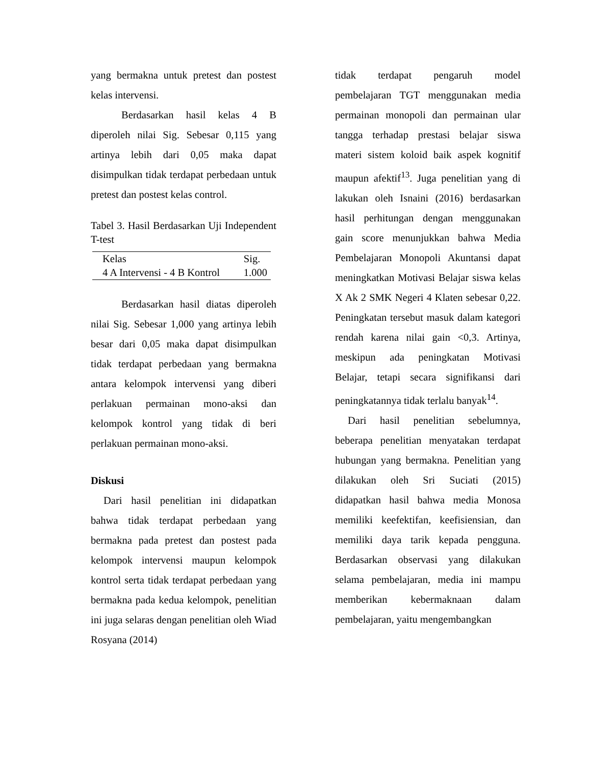yang bermakna untuk pretest dan postest kelas intervensi.
Berdasarkan hasil kelas 4 B diperoleh nilai Sig. Sebesar 0,115 yang artinya lebih dari 0,05 maka dapat disimpulkan tidak terdapat perbedaan untuk pretest dan postest kelas control.
Tabel 3. Hasil Berdasarkan Uji Independent T-test
| Kelas | Sig. |
| 4 A Intervensi - 4 B Kontrol | 1.000 |
Berdasarkan hasil diatas diperoleh nilai Sig. Sebesar 1,000 yang artinya lebih besar dari 0,05 maka dapat disimpulkan tidak terdapat perbedaan yang bermakna antara kelompok intervensi yang diberi perlakuan permainan mono-aksi dan kelompok kontrol yang tidak di beri perlakuan permainan mono-aksi.
Diskusi
Dari hasil penelitian ini didapatkan bahwa tidak terdapat perbedaan yang bermakna pada pretest dan postest pada kelompok intervensi maupun kelompok kontrol serta tidak terdapat perbedaan yang bermakna pada kedua kelompok, penelitian ini juga selaras dengan penelitian oleh Wiad Rosyana (2014)
tidak terdapat pengaruh model pembelajaran TGT menggunakan media permainan monopoli dan permainan ular tangga terhadap prestasi belajar siswa materi sistem koloid baik aspek kognitif maupun afektif<sup>13</sup>. Juga penelitian yang di lakukan oleh Isnaini (2016) berdasarkan hasil perhitungan dengan menggunakan gain score menunjukkan bahwa Media Pembelajaran Monopoli Akuntansi dapat meningkatkan Motivasi Belajar siswa kelas X Ak 2 SMK Negeri 4 Klaten sebesar 0,22. Peningkatan tersebut masuk dalam kategori rendah karena nilai gain <0,3. Artinya, meskipun ada peningkatan Motivasi Belajar, tetapi secara signifikansi dari peningkatannya tidak terlalu banyak<sup>14</sup>.
Dari hasil penelitian sebelumnya, beberapa penelitian menyatakan terdapat hubungan yang bermakna. Penelitian yang dilakukan oleh Sri Suciati (2015) didapatkan hasil bahwa media Monosa memiliki keefektifan, keefisiensian, dan memiliki daya tarik kepada pengguna. Berdasarkan observasi yang dilakukan selama pembelajaran, media ini mampu memberikan kebermaknaan dalam pembelajaran, yaitu mengembangkan